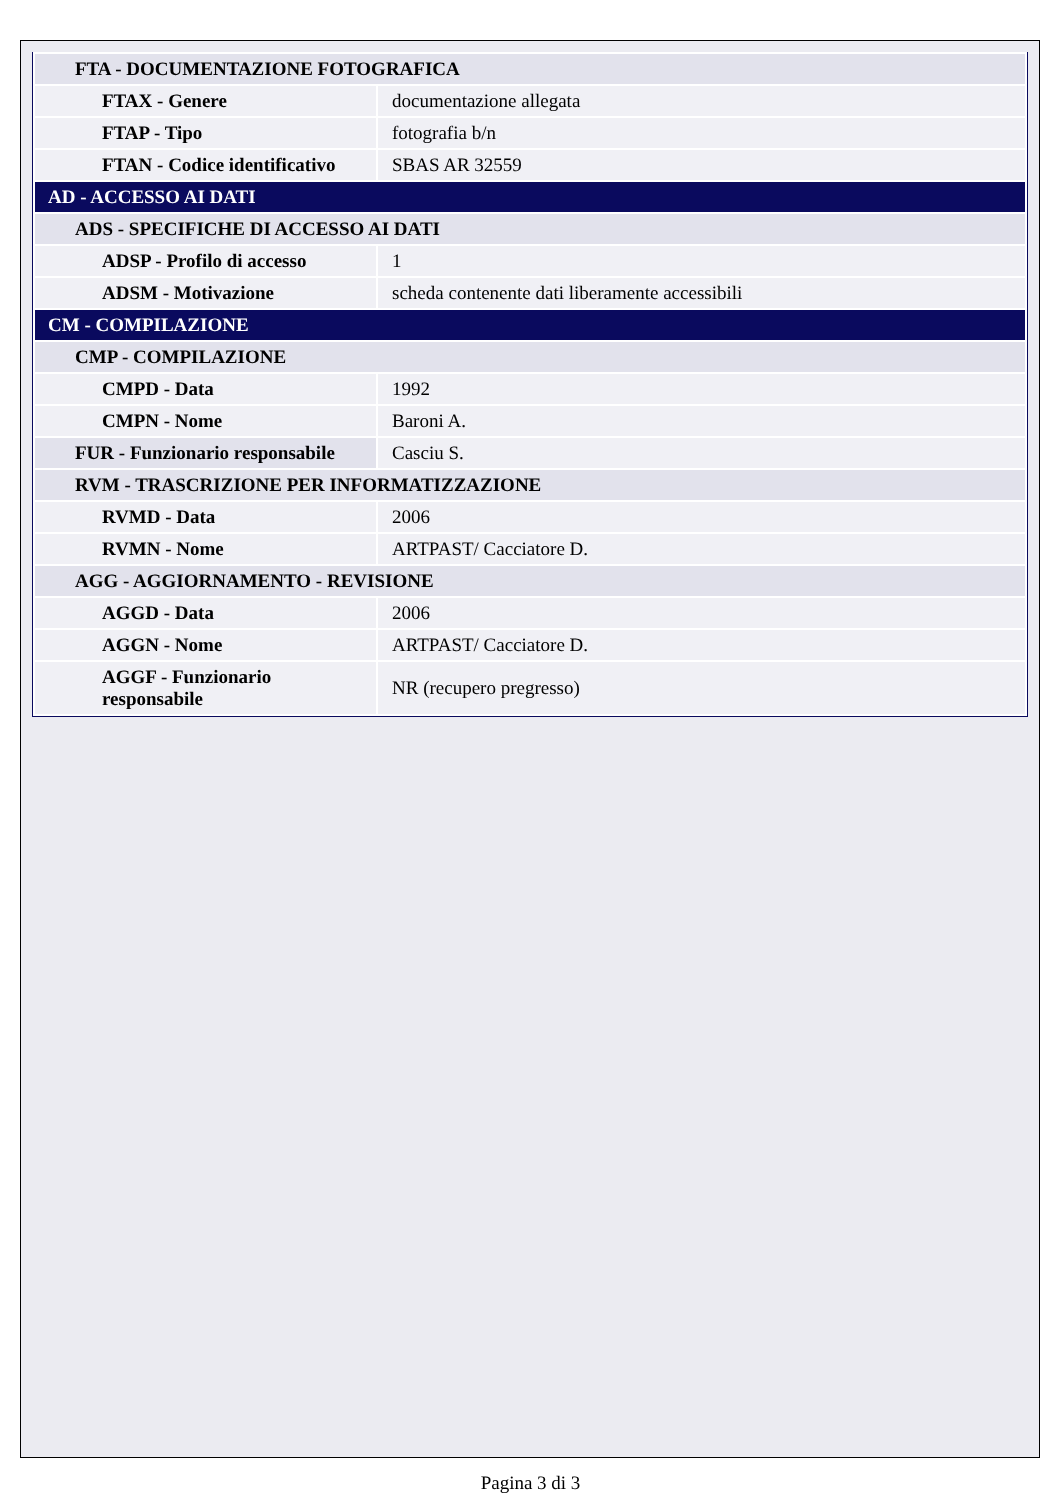| FTA - DOCUMENTAZIONE FOTOGRAFICA | |
| FTAX - Genere | documentazione allegata |
| FTAP - Tipo | fotografia b/n |
| FTAN - Codice identificativo | SBAS AR 32559 |
| AD - ACCESSO AI DATI | |
| ADS - SPECIFICHE DI ACCESSO AI DATI | |
| ADSP - Profilo di accesso | 1 |
| ADSM - Motivazione | scheda contenente dati liberamente accessibili |
| CM - COMPILAZIONE | |
| CMP - COMPILAZIONE | |
| CMPD - Data | 1992 |
| CMPN - Nome | Baroni A. |
| FUR - Funzionario responsabile | Casciu S. |
| RVM - TRASCRIZIONE PER INFORMATIZZAZIONE | |
| RVMD - Data | 2006 |
| RVMN - Nome | ARTPAST/ Cacciatore D. |
| AGG - AGGIORNAMENTO - REVISIONE | |
| AGGD - Data | 2006 |
| AGGN - Nome | ARTPAST/ Cacciatore D. |
| AGGF - Funzionario responsabile | NR (recupero pregresso) |
Pagina 3 di 3